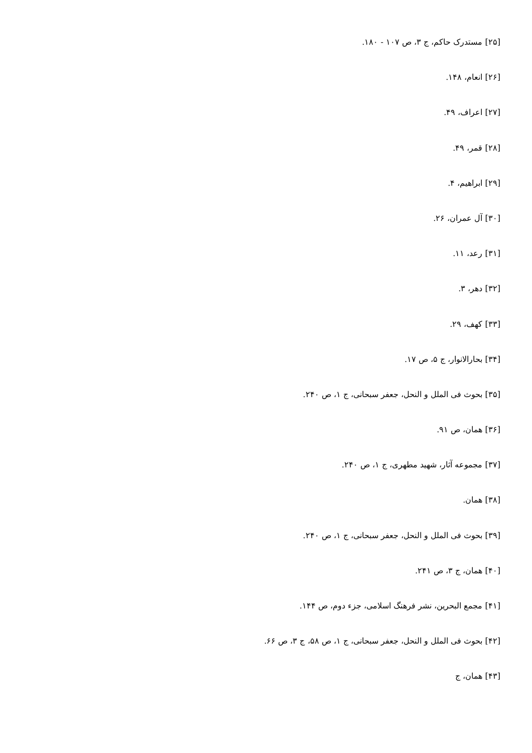[۲۵] مستدرک حاکم، ج ۳، ص ۱۰۷ - ۱۸۰.
[۲۶] انعام، ۱۴۸.
[۲۷] اعراف، ۴۹.
[۲۸] قمر، ۴۹.
[۲۹] ابراهیم، ۴.
[۳۰] آل عمران، ۲۶.
[۳۱] رعد، ۱۱.
[۳۲] دهر، ۳.
[۳۳] کهف، ۲۹.
[۳۴] بحارالانوار، ج ۵، ص ۱۷.
[۳۵] بحوث فی الملل و النحل، جعفر سبحانی، ج ۱، ص ۲۴۰.
[۳۶] همان، ص ۹۱.
[۳۷] مجموعه آثار، شهید مطهری، ج ۱، ص ۲۴۰.
[۳۸] همان.
[۳۹] بحوث فی الملل و النحل، جعفر سبحانی، ج ۱، ص ۲۴۰.
[۴۰] همان، ج ۳، ص ۲۴۱.
[۴۱] مجمع البحرین، نشر فرهنگ اسلامی، جزء دوم، ص ۱۴۴.
[۴۲] بحوث فی الملل و النحل، جعفر سبحانی، ج ۱، ص ۵۸، ج ۳، ص ۶۶.
[۴۳] همان، ج